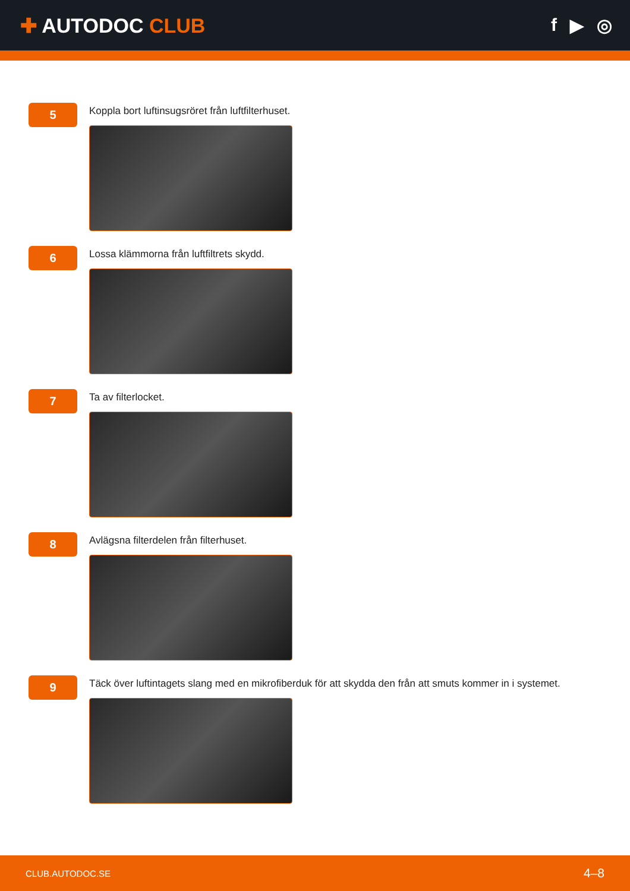✚ AUTODOC CLUB f ▶ ◎
5
Koppla bort luftinsugsröret från luftfilterhuset.
6
Lossa klämmorna från luftfiltrets skydd.
7
Ta av filterlocket.
8
Avlägsna filterdelen från filterhuset.
9
Täck över luftintagets slang med en mikrofiberduk för att skydda den från att smuts kommer in i systemet.
CLUB.AUTODOC.SE 4–8